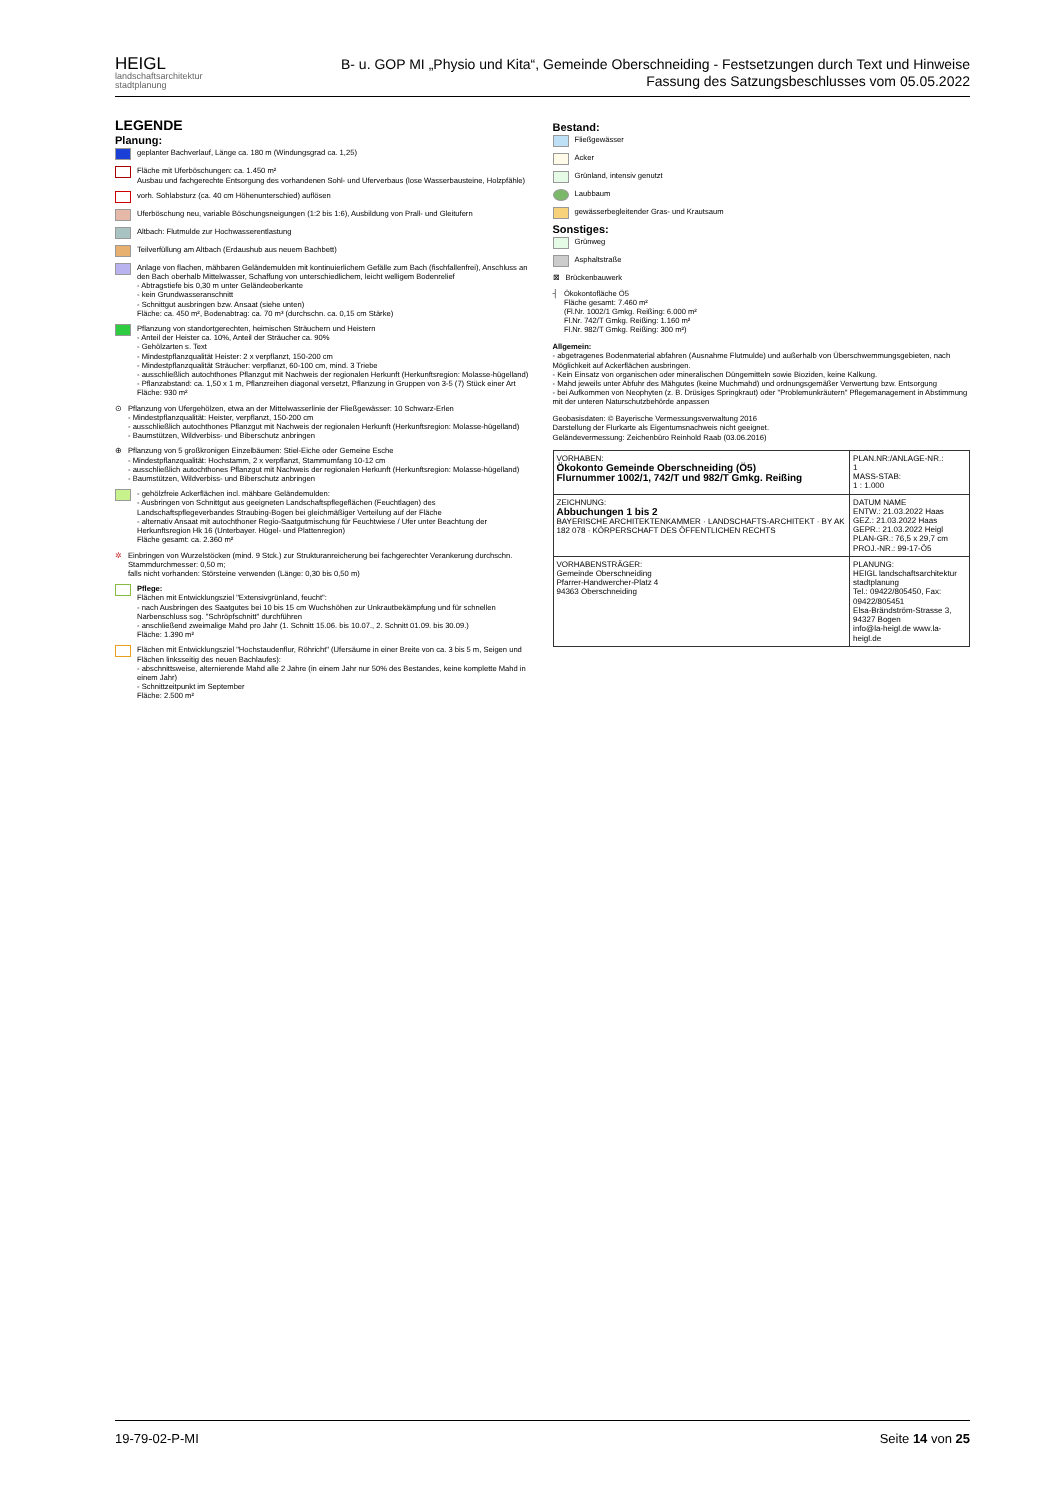HEIGL
landschaftsarchitektur
stadtplanung
B- u. GOP MI „Physio und Kita“, Gemeinde Oberschneiding - Festsetzungen durch Text und Hinweise
Fassung des Satzungsbeschlusses vom 05.05.2022
LEGENDE
Planung:
geplanter Bachverlauf, Länge ca. 180 m (Windungsgrad ca. 1,25)
Fläche mit Uferböschungen: ca. 1.450 m²
Ausbau und fachgerechte Entsorgung des vorhandenen Sohl- und Uferverbaus (lose Wasserbausteine, Holzpfähle)
vorh. Sohlabsturz (ca. 40 cm Höhenunterschied) auflösen
Uferböschung neu, variable Böschungsneigungen (1:2 bis 1:6), Ausbildung von Prall- und Gleitufern
Altbach: Flutmulde zur Hochwasserentlastung
Teilverfüllung am Altbach (Erdaushub aus neuem Bachbett)
Anlage von flachen, mähbaren Geländemulden mit kontinuierlichem Gefälle zum Bach (fischfallenfrei), Anschluss an den Bach oberhalb Mittelwasser, Schaffung von unterschiedlichem, leicht welligem Bodenrelief
- Abtragstiefe bis 0,30 m unter Geländeoberkante
- kein Grundwasseranschnitt
- Schnittgut ausbringen bzw. Ansaat (siehe unten)
Fläche: ca. 450 m², Bodenabtrag: ca. 70 m³ (durchschn. ca. 0,15 cm Stärke)
Pflanzung von standortgerechten, heimischen Sträuchern und Heistern
- Anteil der Heister ca. 10%, Anteil der Sträucher ca. 90%
- Gehölzarten s. Text
- Mindestpflanzqualität Heister: 2 x verpflanzt, 150-200 cm
- Mindestpflanzqualität Sträucher: verpflanzt, 60-100 cm, mind. 3 Triebe
- ausschließlich autochthones Pflanzgut mit Nachweis der regionalen Herkunft (Herkunftsregion: Molasse-hügelland)
- Pflanzabstand: ca. 1,50 x 1 m, Pflanzreihen diagonal versetzt, Pflanzung in Gruppen von 3-5 (7) Stück einer Art
Fläche: 930 m²
⊙ Pflanzung von Ufergehölzen, etwa an der Mittelwasserlinie der Fließgewässer: 10 Schwarz-Erlen
- Mindestpflanzqualität: Heister, verpflanzt, 150-200 cm
- ausschließlich autochthones Pflanzgut mit Nachweis der regionalen Herkunft (Herkunftsregion: Molasse-hügelland)
- Baumstützen, Wildverbiss- und Biberschutz anbringen
⊕ Pflanzung von 5 großkronigen Einzelbäumen: Stiel-Eiche oder Gemeine Esche
- Mindestpflanzqualität: Hochstamm, 2 x verpflanzt, Stammumfang 10-12 cm
- ausschließlich autochthones Pflanzgut mit Nachweis der regionalen Herkunft (Herkunftsregion: Molasse-hügelland)
- Baumstützen, Wildverbiss- und Biberschutz anbringen
- gehölzfreie Ackerflächen incl. mähbare Geländemulden:
- Ausbringen von Schnittgut aus geeigneten Landschaftspflegeflächen (Feuchtlagen) des Landschaftspflegeverbandes Straubing-Bogen bei gleichmäßiger Verteilung auf der Fläche
- alternativ Ansaat mit autochthoner Regio-Saatgutmischung für Feuchtwiese / Ufer unter Beachtung der Herkunftsregion Hk 16 (Unterbayer. Hügel- und Plattenregion)
Fläche gesamt: ca. 2.360 m²
✲ Einbringen von Wurzelstöcken (mind. 9 Stck.) zur Strukturanreicherung bei fachgerechter Verankerung durchschn. Stammdurchmesser: 0,50 m;
falls nicht vorhanden: Störsteine verwenden (Länge: 0,30 bis 0,50 m)
Pflege:
Flächen mit Entwicklungsziel "Extensivgrünland, feucht":
- nach Ausbringen des Saatgutes bei 10 bis 15 cm Wuchshöhen zur Unkrautbekämpfung und für schnellen Narbenschluss sog. "Schröpfschnitt" durchführen
- anschließend zweimalige Mahd pro Jahr (1. Schnitt 15.06. bis 10.07., 2. Schnitt 01.09. bis 30.09.)
Fläche: 1.390 m²
Flächen mit Entwicklungsziel "Hochstaudenflur, Röhricht" (Ufersäume in einer Breite von ca. 3 bis 5 m, Seigen und Flächen linksseitig des neuen Bachlaufes):
- abschnittsweise, alternierende Mahd alle 2 Jahre (in einem Jahr nur 50% des Bestandes, keine komplette Mahd in einem Jahr)
- Schnittzeitpunkt im September
Fläche: 2.500 m²
Bestand:
Fließgewässer
Acker
Grünland, intensiv genutzt
Laubbaum
gewässerbegleitender Gras- und Krautsaum
Sonstiges:
Grünweg
Asphaltstraße
⊠ Brückenbauwerk
┤ Ökokontofläche Ö5
Fläche gesamt: 7.460 m²
(Fl.Nr. 1002/1 Gmkg. Reißing: 6.000 m²
Fl.Nr. 742/T Gmkg. Reißing: 1.160 m²
Fl.Nr. 982/T Gmkg. Reißing: 300 m²)
Allgemein:
- abgetragenes Bodenmaterial abfahren (Ausnahme Flutmulde) und außerhalb von Überschwemmungsgebieten, nach Möglichkeit auf Ackerflächen ausbringen.
- Kein Einsatz von organischen oder mineralischen Düngemitteln sowie Bioziden, keine Kalkung.
- Mahd jeweils unter Abfuhr des Mähgutes (keine Muchmahd) und ordnungsgemäßer Verwertung bzw. Entsorgung
- bei Aufkommen von Neophyten (z. B. Drüsiges Springkraut) oder "Problemunkräutern" Pflegemanagement in Abstimmung mit der unteren Naturschutzbehörde anpassen
Geobasisdaten: © Bayerische Vermessungsverwaltung 2016
Darstellung der Flurkarte als Eigentumsnachweis nicht geeignet.
Geländevermessung: Zeichenbüro Reinhold Raab (03.06.2016)
| VORHABEN: Ökokonto Gemeinde Oberschneiding (Ö5) Flurnummer 1002/1, 742/T und 982/T Gmkg. Reißing | PLAN.NR:/ANLAGE-NR.: 1 MASS-STAB: 1 : 1.000 |
| ZEICHNUNG: Abbuchungen 1 bis 2 BAYERISCHE ARCHITEKTENKAMMER · LANDSCHAFTS-ARCHITEKT · BY AK 182 078 · KÖRPERSCHAFT DES ÖFFENTLICHEN RECHTS | DATUM NAME ENTW.: 21.03.2022 Haas GEZ.: 21.03.2022 Haas GEPR.: 21.03.2022 Heigl PLAN-GR.: 76,5 x 29,7 cm PROJ.-NR.: 99-17-Ö5 |
| VORHABENSTRÄGER: Gemeinde Oberschneiding Pfarrer-Handwercher-Platz 4 94363 Oberschneiding | PLANUNG: HEIGL landschaftsarchitektur stadtplanung Tel.: 09422/805450, Fax: 09422/805451 Elsa-Brändström-Strasse 3, 94327 Bogen info@la-heigl.de www.la-heigl.de |
19-79-02-P-MI Seite 14 von 25